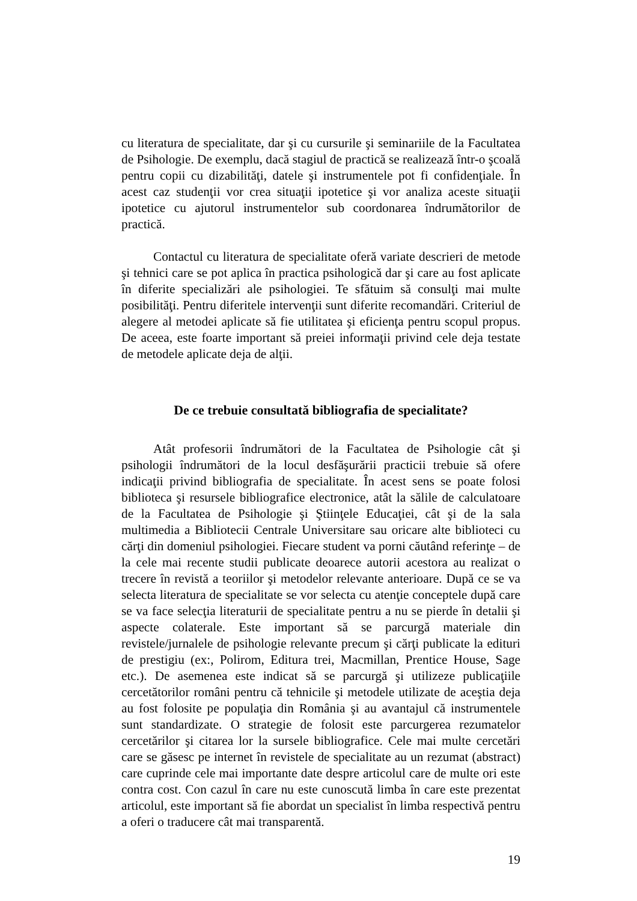cu literatura de specialitate, dar şi cu cursurile şi seminariile de la Facultatea de Psihologie. De exemplu, dacă stagiul de practică se realizează într-o şcoală pentru copii cu dizabilităţi, datele şi instrumentele pot fi confidenţiale. În acest caz studenţii vor crea situaţii ipotetice şi vor analiza aceste situaţii ipotetice cu ajutorul instrumentelor sub coordonarea îndrumătorilor de practică.
Contactul cu literatura de specialitate oferă variate descrieri de metode şi tehnici care se pot aplica în practica psihologică dar şi care au fost aplicate în diferite specializări ale psihologiei. Te sfătuim să consulţi mai multe posibilităţi. Pentru diferitele intervenţii sunt diferite recomandări. Criteriul de alegere al metodei aplicate să fie utilitatea şi eficienţa pentru scopul propus. De aceea, este foarte important să preiei informaţii privind cele deja testate de metodele aplicate deja de alţii.
De ce trebuie consultată bibliografia de specialitate?
Atât profesorii îndrumători de la Facultatea de Psihologie cât şi psihologii îndrumători de la locul desfăşurării practicii trebuie să ofere indicaţii privind bibliografia de specialitate. În acest sens se poate folosi biblioteca şi resursele bibliografice electronice, atât la sălile de calculatoare de la Facultatea de Psihologie şi Ştiinţele Educaţiei, cât şi de la sala multimedia a Bibliotecii Centrale Universitare sau oricare alte biblioteci cu cărţi din domeniul psihologiei. Fiecare student va porni căutând referinţe – de la cele mai recente studii publicate deoarece autorii acestora au realizat o trecere în revistă a teoriilor şi metodelor relevante anterioare. După ce se va selecta literatura de specialitate se vor selecta cu atenţie conceptele după care se va face selecţia literaturii de specialitate pentru a nu se pierde în detalii şi aspecte colaterale. Este important să se parcurgă materiale din revistele/jurnalele de psihologie relevante precum şi cărţi publicate la edituri de prestigiu (ex:, Polirom, Editura trei, Macmillan, Prentice House, Sage etc.). De asemenea este indicat să se parcurgă şi utilizeze publicaţiile cercetătorilor români pentru că tehnicile şi metodele utilizate de aceştia deja au fost folosite pe populaţia din România şi au avantajul că instrumentele sunt standardizate. O strategie de folosit este parcurgerea rezumatelor cercetărilor şi citarea lor la sursele bibliografice. Cele mai multe cercetări care se găsesc pe internet în revistele de specialitate au un rezumat (abstract) care cuprinde cele mai importante date despre articolul care de multe ori este contra cost. Con cazul în care nu este cunoscută limba în care este prezentat articolul, este important să fie abordat un specialist în limba respectivă pentru a oferi o traducere cât mai transparentă.
19